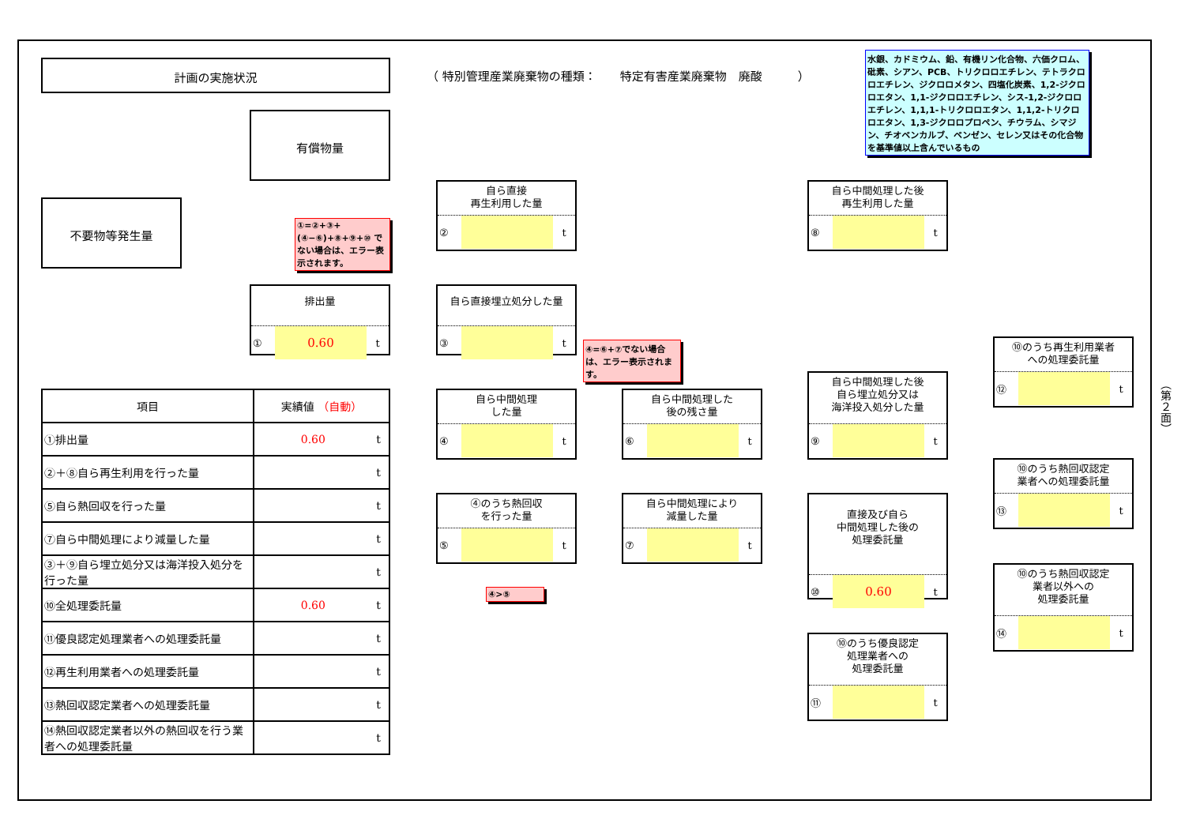計画の実施状況
（ 特別管理産業廃棄物の種類：　　特定有害産業廃棄物　廃酸　　　）
水銀、カドミウム、鉛、有機リン化合物、六価クロム、砒素、シアン、PCB、トリクロロエチレン、テトラクロロエチレン、ジクロロメタン、四塩化炭素、1,2-ジクロロエタン、1,1-ジクロロエチレン、シス-1,2-ジクロロエチレン、1,1,1-トリクロロエタン、1,1,2-トリクロロエタン、1,3-ジクロロプロペン、チウラム、シマジン、チオベンカルブ、ベンゼン、セレン又はその化合物を基準値以上含んでいるもの
不要物等発生量
有償物量
①=②+③+(④−⑥)+⑧+⑨+⑩ でない場合は、エラー表示されます。
排出量
① 0.60 t
自ら直接
再生利用した量
② t
自ら直接埋立処分した量
③ t
④=⑥+⑦でない場合は、エラー表示されます。
自ら中間処理
した量
④ t
④のうち熱回収
を行った量
⑤ t
④>⑤
自ら中間処理した
後の残さ量
⑥ t
自ら中間処理により
減量した量
⑦ t
自ら中間処理した後
再生利用した量
⑧ t
自ら中間処理した後
自ら埋立処分又は
海洋投入処分した量
⑨ t
直接及び自ら
中間処理した後の
処理委託量
⑩ 0.60 t
⑩のうち優良認定
処理業者への
処理委託量
⑪ t
⑩のうち再生利用業者
への処理委託量
⑫ t
⑩のうち熱回収認定
業者への処理委託量
⑬ t
⑩のうち熱回収認定
業者以外への
処理委託量
⑭ t
（第２面）
| 項目 | 実績値 （自動） |
| --- | --- |
| ①排出量 | 0.60 t |
| ②＋⑧自ら再生利用を行った量 | t |
| ⑤自ら熱回収を行った量 | t |
| ⑦自ら中間処理により減量した量 | t |
| ③＋⑨自ら埋立処分又は海洋投入処分を行った量 | t |
| ⑩全処理委託量 | 0.60 t |
| ⑪優良認定処理業者への処理委託量 | t |
| ⑫再生利用業者への処理委託量 | t |
| ⑬熱回収認定業者への処理委託量 | t |
| ⑭熱回収認定業者以外の熱回収を行う業者への処理委託量 | t |